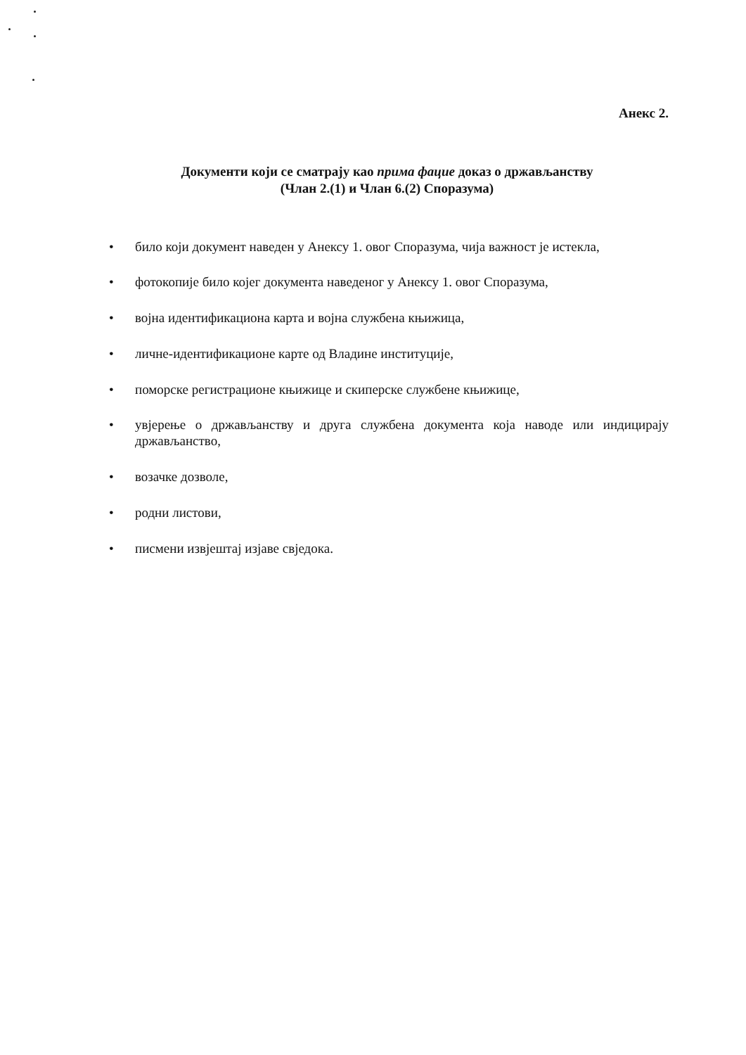Анекс 2.
Документи који се сматрају као прима фацие доказ о држављанству
(Члан 2.(1) и Члан 6.(2) Споразума)
• било који документ наведен у Анексу 1. овог Споразума, чија важност је истекла,
• фотокопије било којег документа наведеног у Анексу 1. овог Споразума,
• војна идентификациона карта и војна службена књижица,
• личне-идентификационе карте од Владине институције,
• поморске регистрационе књижице и скиперске службене књижице,
• увјерење о држављанству и друга службена документа која наводе или индицирају држављанство,
• возачке дозволе,
• родни листови,
• писмени извјештај изјаве свједока.